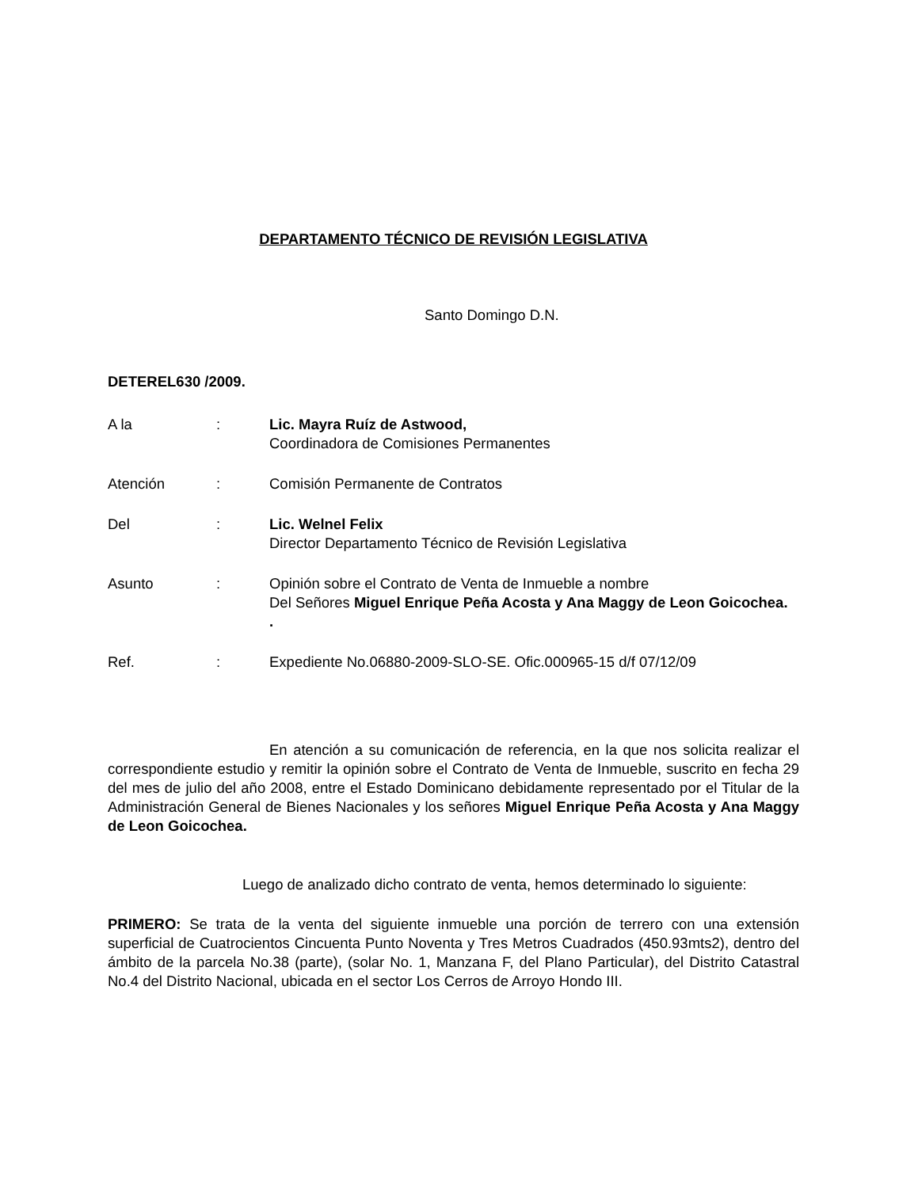DEPARTAMENTO TÉCNICO DE REVISIÓN LEGISLATIVA
Santo Domingo D.N.
DETEREL630 /2009.
| A la | : | Lic. Mayra Ruíz de Astwood, Coordinadora de Comisiones Permanentes |
| Atención | : | Comisión Permanente de Contratos |
| Del | : | Lic. Welnel Felix Director Departamento Técnico de Revisión Legislativa |
| Asunto | : | Opinión sobre el Contrato de Venta de Inmueble a nombre Del Señores Miguel Enrique Peña Acosta y Ana Maggy de Leon Goicochea. . |
| Ref. | : | Expediente No.06880-2009-SLO-SE. Ofic.000965-15 d/f 07/12/09 |
En atención a su comunicación de referencia, en la que nos solicita realizar el correspondiente estudio y remitir la opinión sobre el Contrato de Venta de Inmueble, suscrito en fecha 29 del mes de julio del año 2008, entre el Estado Dominicano debidamente representado por el Titular de la Administración General de Bienes Nacionales y los señores Miguel Enrique Peña Acosta y Ana Maggy de Leon Goicochea.
Luego de analizado dicho contrato de venta, hemos determinado lo siguiente:
PRIMERO: Se trata de la venta del siguiente inmueble una porción de terrero con una extensión superficial de Cuatrocientos Cincuenta Punto Noventa y Tres Metros Cuadrados (450.93mts2), dentro del ámbito de la parcela No.38 (parte), (solar No. 1, Manzana F, del Plano Particular), del Distrito Catastral No.4 del Distrito Nacional, ubicada en el sector Los Cerros de Arroyo Hondo III.